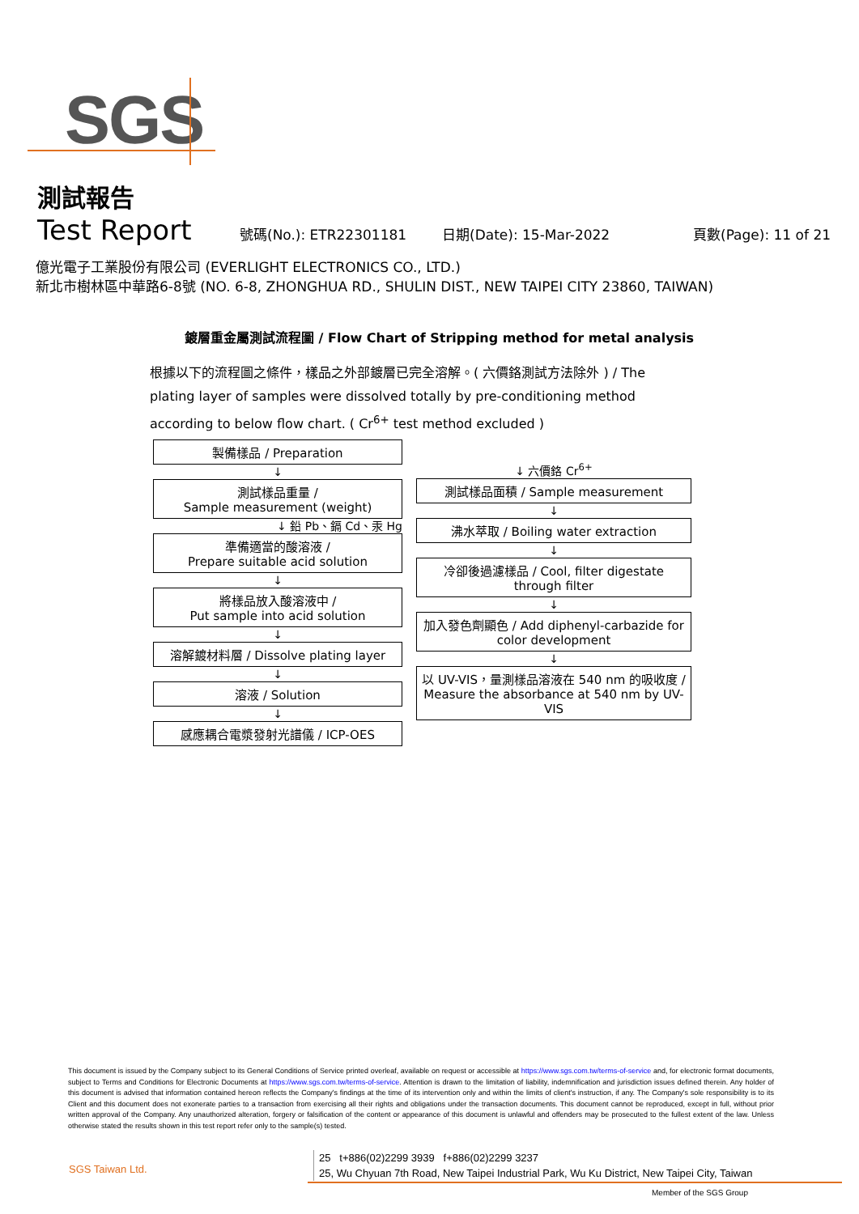SGS
測試報告
Test Report
號碼(No.): ETR22301181 日期(Date): 15-Mar-2022 頁數(Page): 11 of 21
億光電子工業股份有限公司 (EVERLIGHT ELECTRONICS CO., LTD.)
新北市樹林區中華路6-8號 (NO. 6-8, ZHONGHUA RD., SHULIN DIST., NEW TAIPEI CITY 23860, TAIWAN)
鍍層重金屬測試流程圖 / Flow Chart of Stripping method for metal analysis
根據以下的流程圖之條件，樣品之外部鍍層已完全溶解。( 六價鉻測試方法除外 ) / The plating layer of samples were dissolved totally by pre-conditioning method according to below flow chart. ( Cr<sup>6+</sup> test method excluded )
製備樣品 / Preparation
↓
測試樣品重量 /
Sample measurement (weight)
↓ 鉛 Pb、鎘 Cd、汞 Hg
準備適當的酸溶液 /
Prepare suitable acid solution
↓
將樣品放入酸溶液中 /
Put sample into acid solution
↓
溶解鍍材料層 / Dissolve plating layer
↓
溶液 / Solution
↓
感應耦合電漿發射光譜儀 / ICP-OES
↓ 六價鉻 Cr<sup>6+</sup>
測試樣品面積 / Sample measurement
↓
沸水萃取 / Boiling water extraction
↓
冷卻後過濾樣品 / Cool, filter digestate through filter
↓
加入發色劑顯色 / Add diphenyl-carbazide for color development
↓
以 UV-VIS，量測樣品溶液在 540 nm 的吸收度 / Measure the absorbance at 540 nm by UV-VIS
This document is issued by the Company subject to its General Conditions of Service printed overleaf, available on request or accessible at https://www.sgs.com.tw/terms-of-service and, for electronic format documents, subject to Terms and Conditions for Electronic Documents at https://www.sgs.com.tw/terms-of-service. Attention is drawn to the limitation of liability, indemnification and jurisdiction issues defined therein. Any holder of this document is advised that information contained hereon reflects the Company's findings at the time of its intervention only and within the limits of client's instruction, if any. The Company's sole responsibility is to its Client and this document does not exonerate parties to a transaction from exercising all their rights and obligations under the transaction documents. This document cannot be reproduced, except in full, without prior written approval of the Company. Any unauthorized alteration, forgery or falsification of the content or appearance of this document is unlawful and offenders may be prosecuted to the fullest extent of the law. Unless otherwise stated the results shown in this test report refer only to the sample(s) tested.
SGS Taiwan Ltd.
25 t+886(02)2299 3939 f+886(02)2299 3237
25, Wu Chyuan 7th Road, New Taipei Industrial Park, Wu Ku District, New Taipei City, Taiwan
Member of the SGS Group